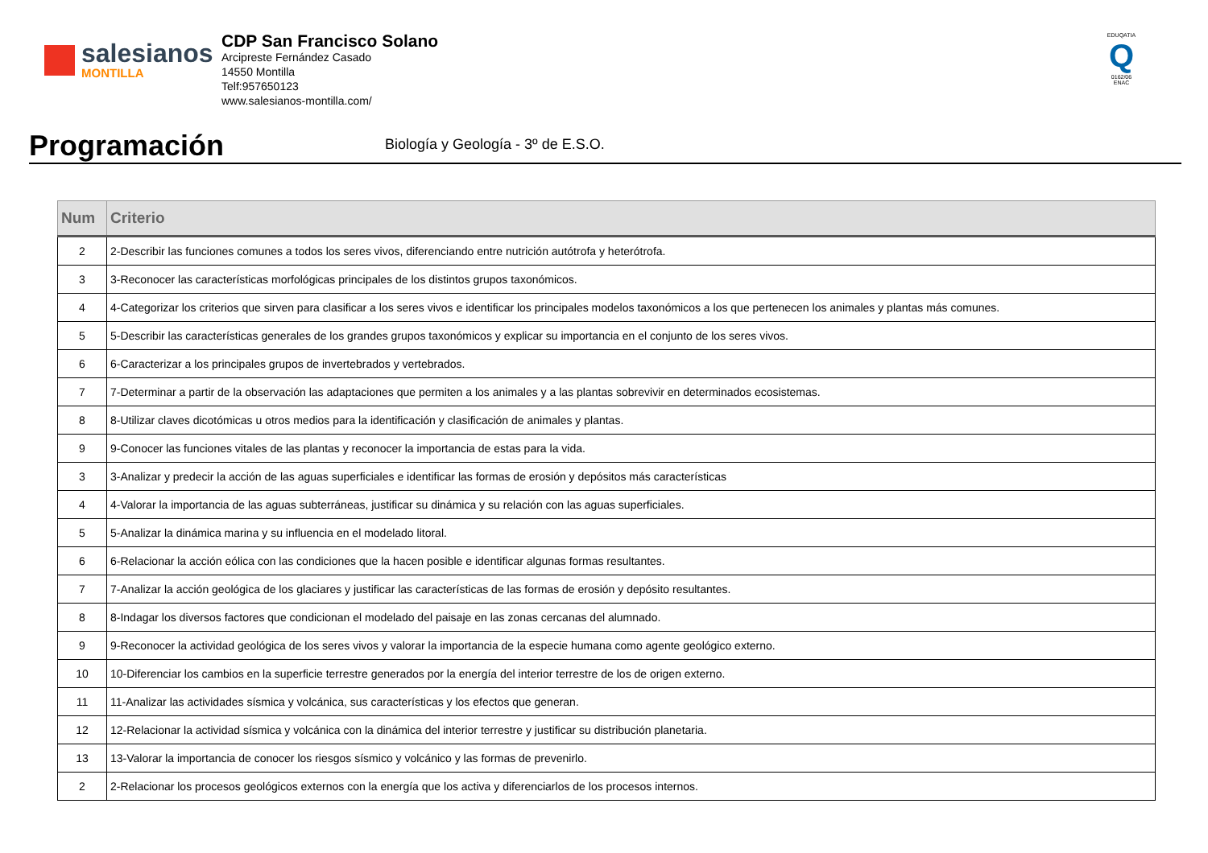salesianos
MONTILLA
CDP San Francisco Solano
Arcipreste Fernández Casado
14550 Montilla
Telf:957650123
www.salesianos-montilla.com/
EDUQATIA
Q
0162/06
ENAC
Programación
Biología y Geología - 3º de E.S.O.
| Num | Criterio |
| --- | --- |
| 2 | 2-Describir las funciones comunes a todos los seres vivos, diferenciando entre nutrición autótrofa y heterótrofa. |
| 3 | 3-Reconocer las características morfológicas principales de los distintos grupos taxonómicos. |
| 4 | 4-Categorizar los criterios que sirven para clasificar a los seres vivos e identificar los principales modelos taxonómicos a los que pertenecen los animales y plantas más comunes. |
| 5 | 5-Describir las características generales de los grandes grupos taxonómicos y explicar su importancia en el conjunto de los seres vivos. |
| 6 | 6-Caracterizar a los principales grupos de invertebrados y vertebrados. |
| 7 | 7-Determinar a partir de la observación las adaptaciones que permiten a los animales y a las plantas sobrevivir en determinados ecosistemas. |
| 8 | 8-Utilizar claves dicotómicas u otros medios para la identificación y clasificación de animales y plantas. |
| 9 | 9-Conocer las funciones vitales de las plantas y reconocer la importancia de estas para la vida. |
| 3 | 3-Analizar y predecir la acción de las aguas superficiales e identificar las formas de erosión y depósitos más características |
| 4 | 4-Valorar la importancia de las aguas subterráneas, justificar su dinámica y su relación con las aguas superficiales. |
| 5 | 5-Analizar la dinámica marina y su influencia en el modelado litoral. |
| 6 | 6-Relacionar la acción eólica con las condiciones que la hacen posible e identificar algunas formas resultantes. |
| 7 | 7-Analizar la acción geológica de los glaciares y justificar las características de las formas de erosión y depósito resultantes. |
| 8 | 8-Indagar los diversos factores que condicionan el modelado del paisaje en las zonas cercanas del alumnado. |
| 9 | 9-Reconocer la actividad geológica de los seres vivos y valorar la importancia de la especie humana como agente geológico externo. |
| 10 | 10-Diferenciar los cambios en la superficie terrestre generados por la energía del interior terrestre de los de origen externo. |
| 11 | 11-Analizar las actividades sísmica y volcánica, sus características y los efectos que generan. |
| 12 | 12-Relacionar la actividad sísmica y volcánica con la dinámica del interior terrestre y justificar su distribución planetaria. |
| 13 | 13-Valorar la importancia de conocer los riesgos sísmico y volcánico y las formas de prevenirlo. |
| 2 | 2-Relacionar los procesos geológicos externos con la energía que los activa y diferenciarlos de los procesos internos. |